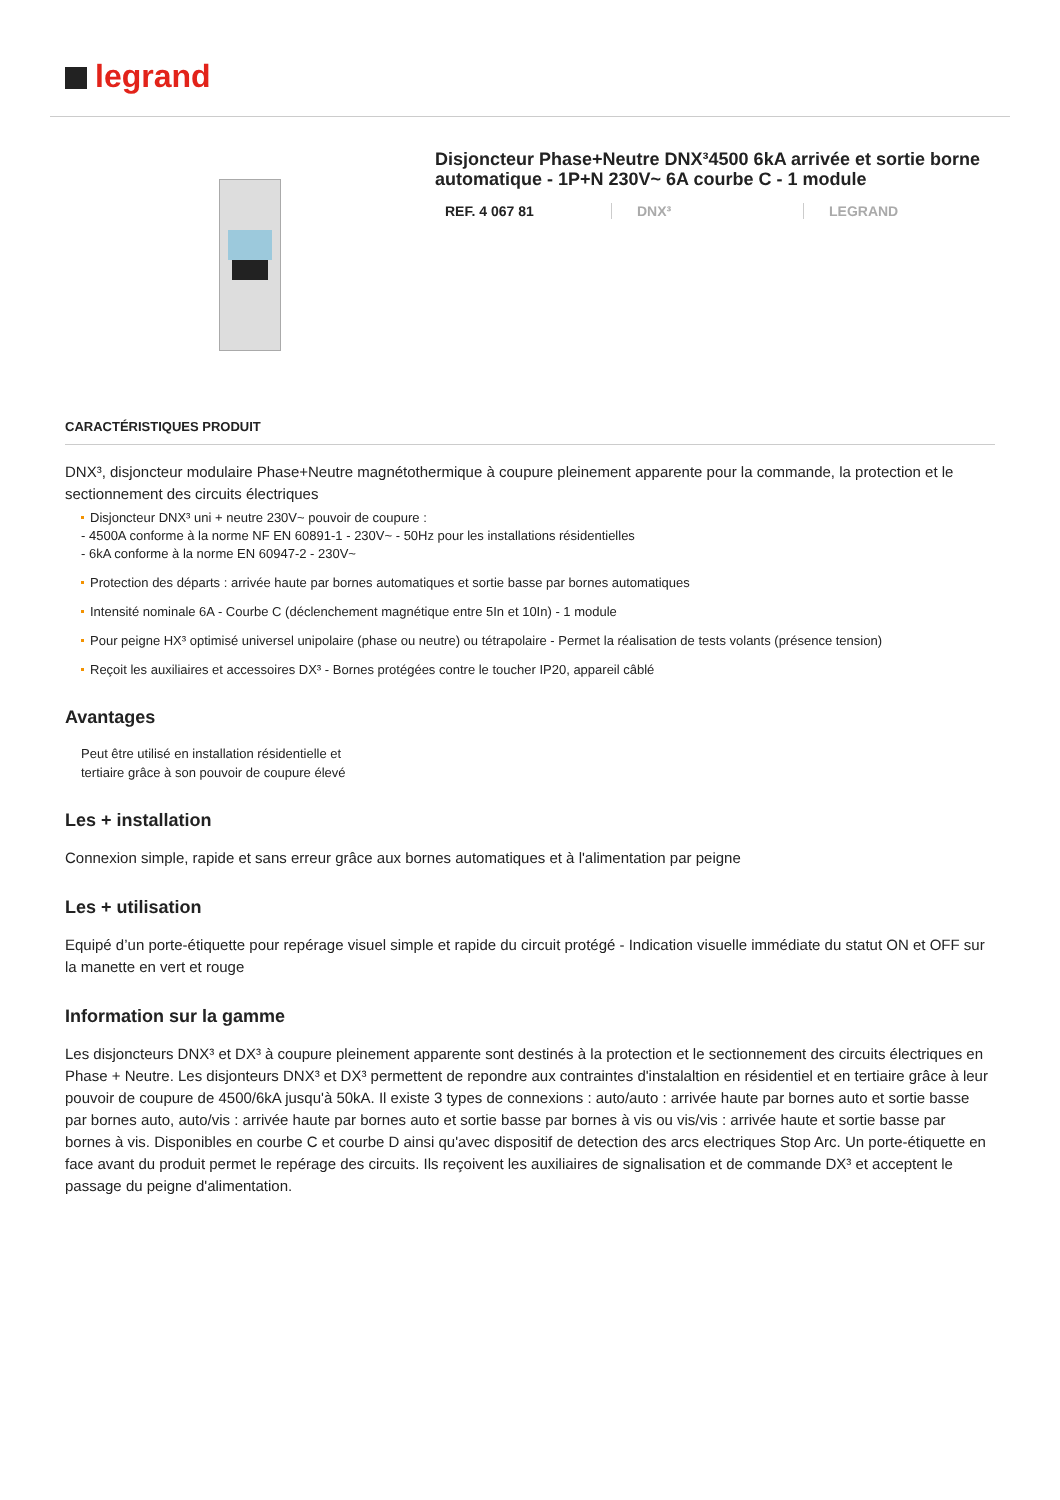legrand
Disjoncteur Phase+Neutre DNX³4500 6kA arrivée et sortie borne automatique - 1P+N 230V~ 6A courbe C - 1 module
REF. 4 067 81 DNX³ LEGRAND
CARACTÉRISTIQUES PRODUIT
DNX³, disjoncteur modulaire Phase+Neutre magnétothermique à coupure pleinement apparente pour la commande, la protection et le sectionnement des circuits électriques
Disjoncteur DNX³ uni + neutre 230V~ pouvoir de coupure :
- 4500A conforme à la norme NF EN 60891-1 - 230V~ - 50Hz pour les installations résidentielles
- 6kA conforme à la norme EN 60947-2 - 230V~
Protection des départs : arrivée haute par bornes automatiques et sortie basse par bornes automatiques
Intensité nominale 6A - Courbe C (déclenchement magnétique entre 5In et 10In) - 1 module
Pour peigne HX³ optimisé universel unipolaire (phase ou neutre) ou tétrapolaire - Permet la réalisation de tests volants (présence tension)
Reçoit les auxiliaires et accessoires DX³ - Bornes protégées contre le toucher IP20, appareil câblé
Avantages
Peut être utilisé en installation résidentielle et tertiaire grâce à son pouvoir de coupure élevé
Les + installation
Connexion simple, rapide et sans erreur grâce aux bornes automatiques et à l'alimentation par peigne
Les + utilisation
Equipé d’un porte-étiquette pour repérage visuel simple et rapide du circuit protégé - Indication visuelle immédiate du statut ON et OFF sur la manette en vert et rouge
Information sur la gamme
Les disjoncteurs DNX³ et DX³ à coupure pleinement apparente sont destinés à la protection et le sectionnement des circuits électriques en Phase + Neutre. Les disjonteurs DNX³ et DX³ permettent de repondre aux contraintes d'instalaltion en résidentiel et en tertiaire grâce à leur pouvoir de coupure de 4500/6kA jusqu'à 50kA. Il existe 3 types de connexions : auto/auto : arrivée haute par bornes auto et sortie basse par bornes auto, auto/vis : arrivée haute par bornes auto et sortie basse par bornes à vis ou vis/vis : arrivée haute et sortie basse par bornes à vis. Disponibles en courbe C et courbe D ainsi qu'avec dispositif de detection des arcs electriques Stop Arc. Un porte-étiquette en face avant du produit permet le repérage des circuits. Ils reçoivent les auxiliaires de signalisation et de commande DX³ et acceptent le passage du peigne d'alimentation.